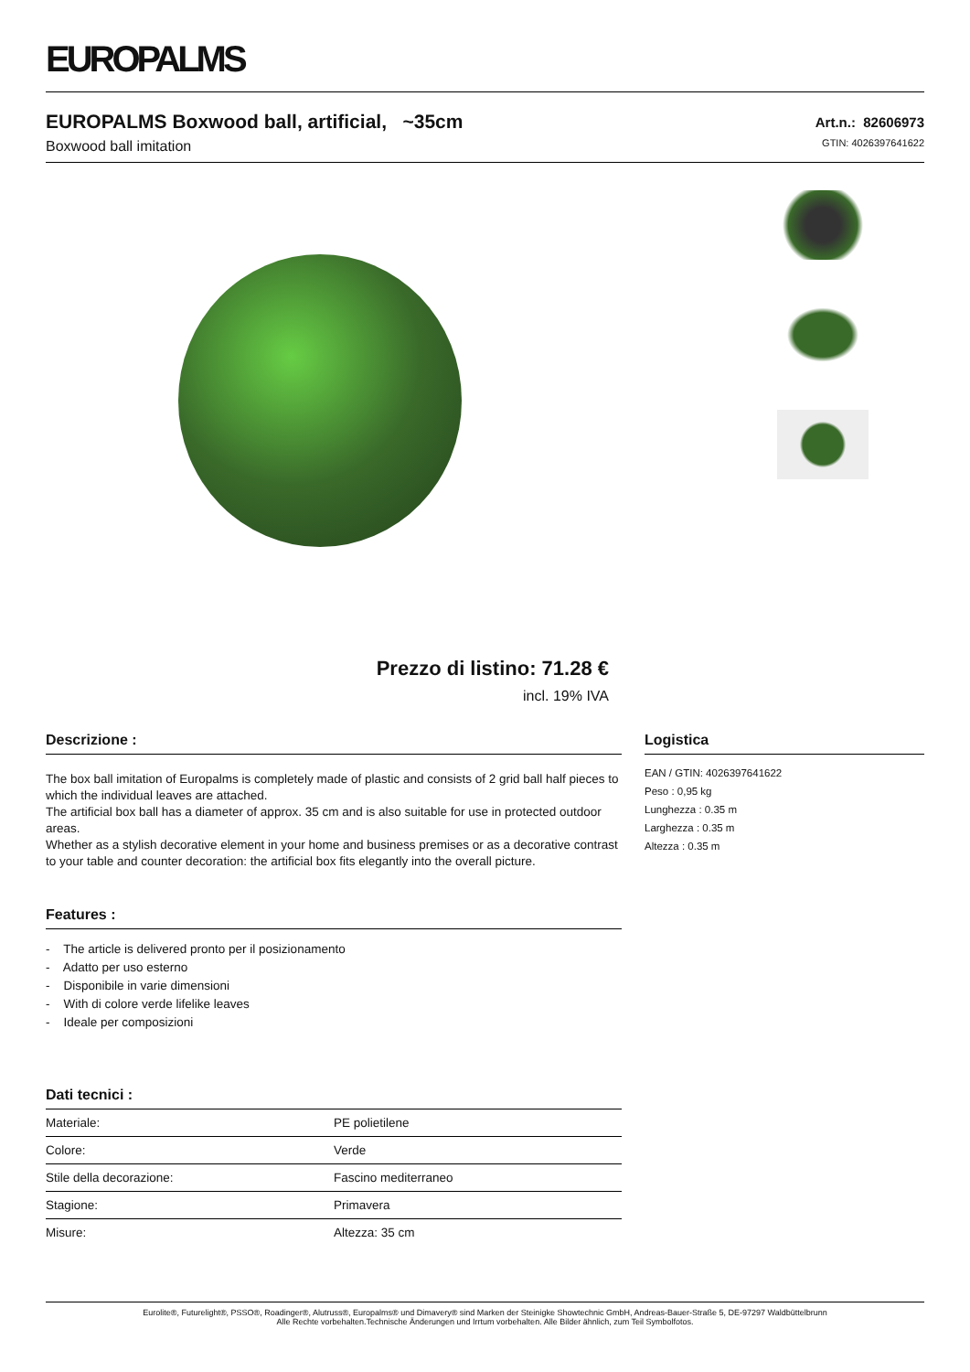EUROPALMS
EUROPALMS Boxwood ball, artificial, ~35cm
Boxwood ball imitation
Art.n.: 82606973
GTIN: 4026397641622
Prezzo di listino: 71.28 €
incl. 19% IVA
Descrizione :
The box ball imitation of Europalms is completely made of plastic and consists of 2 grid ball half pieces to which the individual leaves are attached.
The artificial box ball has a diameter of approx. 35 cm and is also suitable for use in protected outdoor areas.
Whether as a stylish decorative element in your home and business premises or as a decorative contrast to your table and counter decoration: the artificial box fits elegantly into the overall picture.
Features :
- The article is delivered pronto per il posizionamento
- Adatto per uso esterno
- Disponibile in varie dimensioni
- With di colore verde lifelike leaves
- Ideale per composizioni
Dati tecnici :
| Materiale: | PE polietilene |
| Colore: | Verde |
| Stile della decorazione: | Fascino mediterraneo |
| Stagione: | Primavera |
| Misure: | Altezza: 35 cm |
Logistica
EAN / GTIN: 4026397641622
Peso : 0,95 kg
Lunghezza : 0.35 m
Larghezza : 0.35 m
Altezza : 0.35 m
Eurolite®, Futurelight®, PSSO®, Roadinger®, Alutruss®, Europalms® und Dimavery® sind Marken der Steinigke Showtechnic GmbH, Andreas-Bauer-Straße 5, DE-97297 Waldbüttelbrunn
Alle Rechte vorbehalten.Technische Änderungen und Irrtum vorbehalten. Alle Bilder ähnlich, zum Teil Symbolfotos.